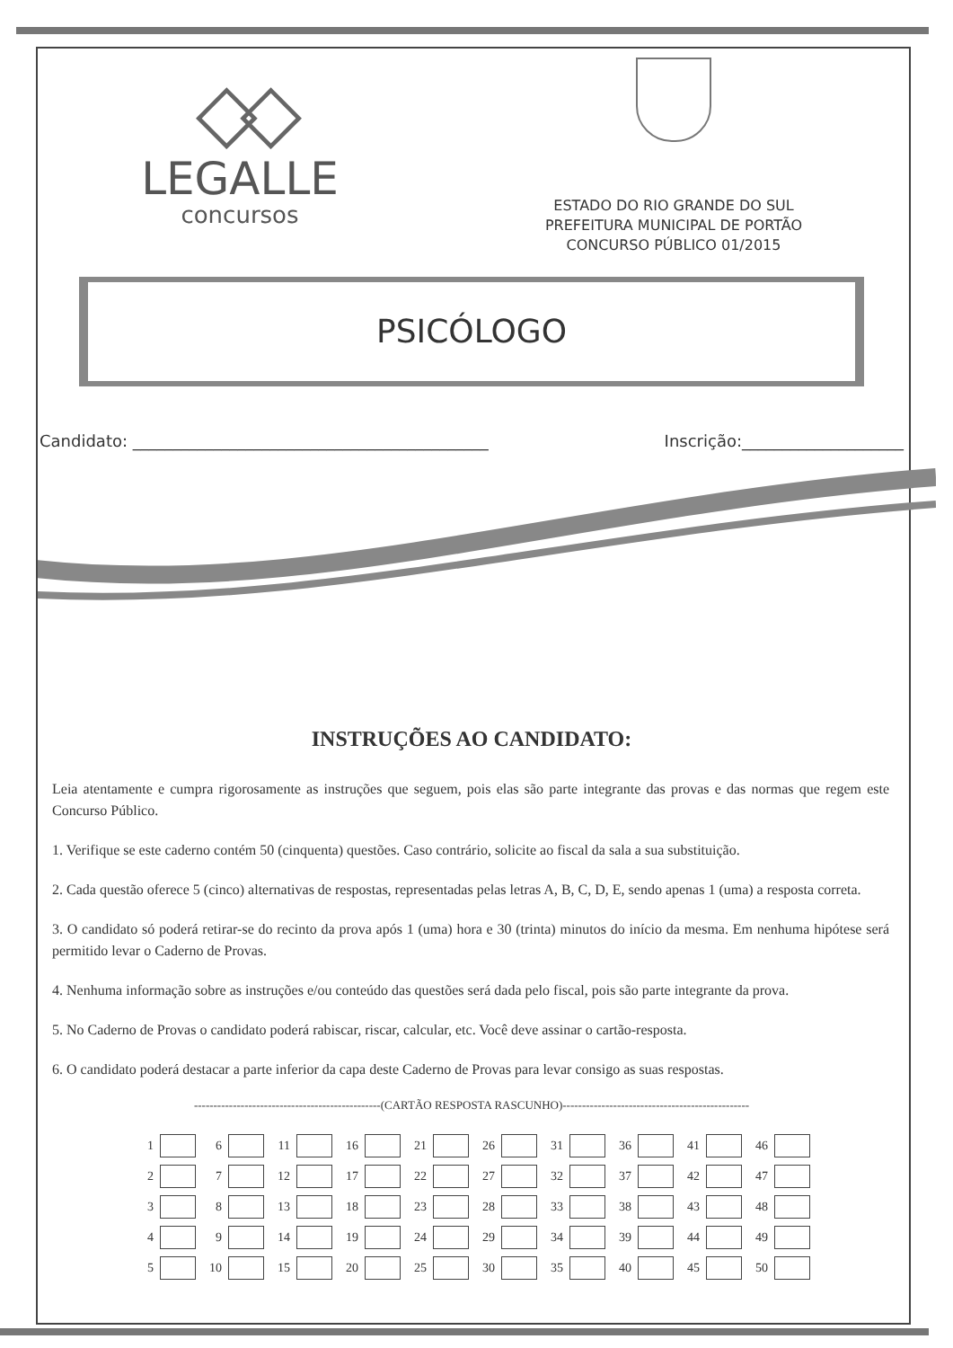◇◇
LEGALLE
concursos
ESTADO DO RIO GRANDE DO SUL
PREFEITURA MUNICIPAL DE PORTÃO
CONCURSO PÚBLICO 01/2015
PSICÓLOGO
Candidato: ____________________________________________ Inscrição:____________________
INSTRUÇÕES AO CANDIDATO:
Leia atentamente e cumpra rigorosamente as instruções que seguem, pois elas são parte integrante das provas e das normas que regem este Concurso Público.
1. Verifique se este caderno contém 50 (cinquenta) questões. Caso contrário, solicite ao fiscal da sala a sua substituição.
2. Cada questão oferece 5 (cinco) alternativas de respostas, representadas pelas letras A, B, C, D, E, sendo apenas 1 (uma) a resposta correta.
3. O candidato só poderá retirar-se do recinto da prova após 1 (uma) hora e 30 (trinta) minutos do início da mesma. Em nenhuma hipótese será permitido levar o Caderno de Provas.
4. Nenhuma informação sobre as instruções e/ou conteúdo das questões será dada pelo fiscal, pois são parte integrante da prova.
5. No Caderno de Provas o candidato poderá rabiscar, riscar, calcular, etc. Você deve assinar o cartão-resposta.
6. O candidato poderá destacar a parte inferior da capa deste Caderno de Provas para levar consigo as suas respostas.
------------------------------------------------(CARTÃO RESPOSTA RASCUNHO)------------------------------------------------
| 1 | | 6 | | 11 | | 16 | | 21 | | 26 | | 31 | | 36 | | 41 | | 46 | |
| 2 | | 7 | | 12 | | 17 | | 22 | | 27 | | 32 | | 37 | | 42 | | 47 | |
| 3 | | 8 | | 13 | | 18 | | 23 | | 28 | | 33 | | 38 | | 43 | | 48 | |
| 4 | | 9 | | 14 | | 19 | | 24 | | 29 | | 34 | | 39 | | 44 | | 49 | |
| 5 | | 10 | | 15 | | 20 | | 25 | | 30 | | 35 | | 40 | | 45 | | 50 | |